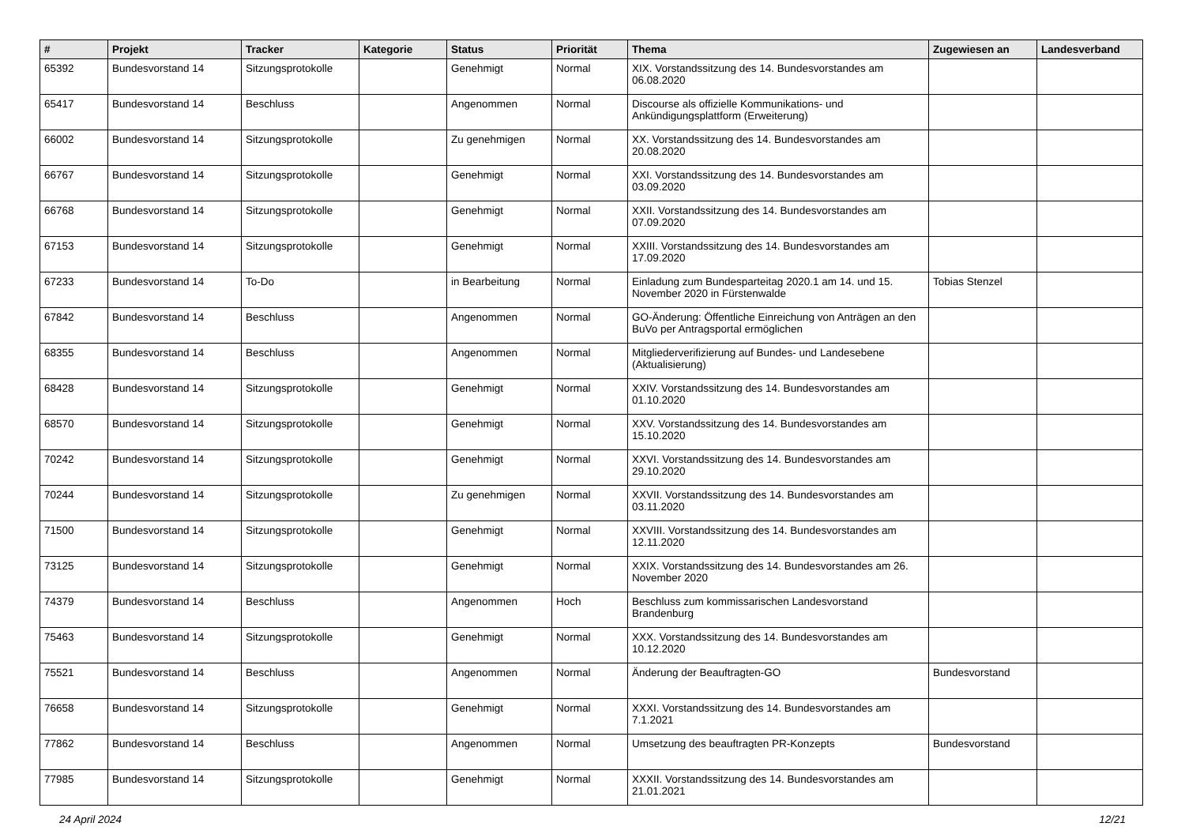| # | Projekt | Tracker | Kategorie | Status | Priorität | Thema | Zugewiesen an | Landesverband |
| --- | --- | --- | --- | --- | --- | --- | --- | --- |
| 65392 | Bundesvorstand 14 | Sitzungsprotokolle | | Genehmigt | Normal | XIX. Vorstandssitzung des 14. Bundesvorstandes am 06.08.2020 | | |
| 65417 | Bundesvorstand 14 | Beschluss | | Angenommen | Normal | Discourse als offizielle Kommunikations- und Ankündigungsplattform (Erweiterung) | | |
| 66002 | Bundesvorstand 14 | Sitzungsprotokolle | | Zu genehmigen | Normal | XX. Vorstandssitzung des 14. Bundesvorstandes am 20.08.2020 | | |
| 66767 | Bundesvorstand 14 | Sitzungsprotokolle | | Genehmigt | Normal | XXI. Vorstandssitzung des 14. Bundesvorstandes am 03.09.2020 | | |
| 66768 | Bundesvorstand 14 | Sitzungsprotokolle | | Genehmigt | Normal | XXII. Vorstandssitzung des 14. Bundesvorstandes am 07.09.2020 | | |
| 67153 | Bundesvorstand 14 | Sitzungsprotokolle | | Genehmigt | Normal | XXIII. Vorstandssitzung des 14. Bundesvorstandes am 17.09.2020 | | |
| 67233 | Bundesvorstand 14 | To-Do | | in Bearbeitung | Normal | Einladung zum Bundesparteitag 2020.1 am 14. und 15. November 2020 in Fürstenwalde | Tobias Stenzel | |
| 67842 | Bundesvorstand 14 | Beschluss | | Angenommen | Normal | GO-Änderung: Öffentliche Einreichung von Anträgen an den BuVo per Antragsportal ermöglichen | | |
| 68355 | Bundesvorstand 14 | Beschluss | | Angenommen | Normal | Mitgliederverifizierung auf Bundes- und Landesebene (Aktualisierung) | | |
| 68428 | Bundesvorstand 14 | Sitzungsprotokolle | | Genehmigt | Normal | XXIV. Vorstandssitzung des 14. Bundesvorstandes am 01.10.2020 | | |
| 68570 | Bundesvorstand 14 | Sitzungsprotokolle | | Genehmigt | Normal | XXV. Vorstandssitzung des 14. Bundesvorstandes am 15.10.2020 | | |
| 70242 | Bundesvorstand 14 | Sitzungsprotokolle | | Genehmigt | Normal | XXVI. Vorstandssitzung des 14. Bundesvorstandes am 29.10.2020 | | |
| 70244 | Bundesvorstand 14 | Sitzungsprotokolle | | Zu genehmigen | Normal | XXVII. Vorstandssitzung des 14. Bundesvorstandes am 03.11.2020 | | |
| 71500 | Bundesvorstand 14 | Sitzungsprotokolle | | Genehmigt | Normal | XXVIII. Vorstandssitzung des 14. Bundesvorstandes am 12.11.2020 | | |
| 73125 | Bundesvorstand 14 | Sitzungsprotokolle | | Genehmigt | Normal | XXIX. Vorstandssitzung des 14. Bundesvorstandes am 26. November 2020 | | |
| 74379 | Bundesvorstand 14 | Beschluss | | Angenommen | Hoch | Beschluss zum kommissarischen Landesvorstand Brandenburg | | |
| 75463 | Bundesvorstand 14 | Sitzungsprotokolle | | Genehmigt | Normal | XXX. Vorstandssitzung des 14. Bundesvorstandes am 10.12.2020 | | |
| 75521 | Bundesvorstand 14 | Beschluss | | Angenommen | Normal | Änderung der Beauftragten-GO | Bundesvorstand | |
| 76658 | Bundesvorstand 14 | Sitzungsprotokolle | | Genehmigt | Normal | XXXI. Vorstandssitzung des 14. Bundesvorstandes am 7.1.2021 | | |
| 77862 | Bundesvorstand 14 | Beschluss | | Angenommen | Normal | Umsetzung des beauftragten PR-Konzepts | Bundesvorstand | |
| 77985 | Bundesvorstand 14 | Sitzungsprotokolle | | Genehmigt | Normal | XXXII. Vorstandssitzung des 14. Bundesvorstandes am 21.01.2021 | | |
24 April 2024 12/21